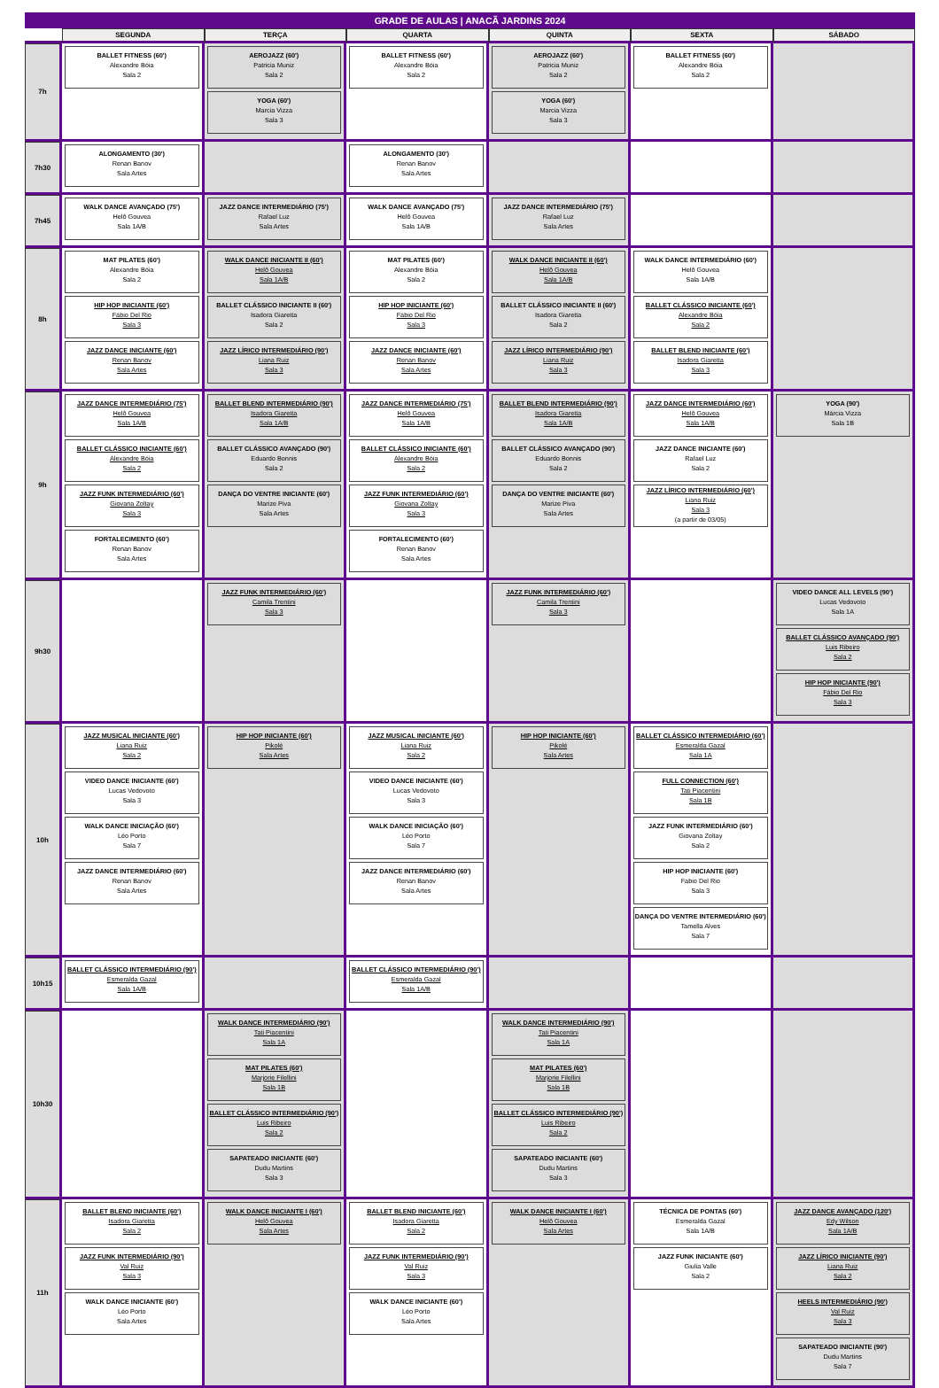GRADE DE AULAS | ANACÃ JARDINS 2024
| | SEGUNDA | TERÇA | QUARTA | QUINTA | SEXTA | SÁBADO |
| --- | --- | --- | --- | --- | --- | --- |
| 7h | BALLET FITNESS (60') Alexandre Bóia Sala 2 | AEROJAZZ (60') Patricia Muniz Sala 2 YOGA (60') Marcia Vizza Sala 3 | BALLET FITNESS (60') Alexandre Bóia Sala 2 | AEROJAZZ (60') Patricia Muniz Sala 2 YOGA (60') Marcia Vizza Sala 3 | BALLET FITNESS (60') Alexandre Bóia Sala 2 | |
| 7h30 | ALONGAMENTO (30') Renan Banov Sala Artes | | ALONGAMENTO (30') Renan Banov Sala Artes | | | |
| 7h45 | WALK DANCE AVANÇADO (75') Helô Gouvea Sala 1A/B | JAZZ DANCE INTERMEDIÁRIO (75') Rafael Luz Sala Artes | WALK DANCE AVANÇADO (75') Helô Gouvea Sala 1A/B | JAZZ DANCE INTERMEDIÁRIO (75') Rafael Luz Sala Artes | | |
| 8h | MAT PILATES (60') Alexandre Bóia Sala 2 HIP HOP INICIANTE (60') Fábio Del Rio Sala 3 JAZZ DANCE INICIANTE (60') Renan Banov Sala Artes | WALK DANCE INICIANTE II (60') Helô Gouvea Sala 1A/B BALLET CLÁSSICO INICIANTE II (60') Isadora Giaretta Sala 2 JAZZ LÍRICO INTERMEDIÁRIO (90') Liana Ruiz Sala 3 | MAT PILATES (60') Alexandre Bóia Sala 2 HIP HOP INICIANTE (60') Fábio Del Rio Sala 3 JAZZ DANCE INICIANTE (60') Renan Banov Sala Artes | WALK DANCE INICIANTE II (60') Helô Gouvea Sala 1A/B BALLET CLÁSSICO INICIANTE II (60') Isadora Giaretta Sala 2 JAZZ LÍRICO INTERMEDIÁRIO (90') Liana Ruiz Sala 3 | WALK DANCE INTERMEDIÁRIO (60') Helô Gouvea Sala 1A/B BALLET CLÁSSICO INICIANTE (60') Alexandre Bóia Sala 2 BALLET BLEND INICIANTE (60') Isadora Giaretta Sala 3 | |
| 9h | JAZZ DANCE INTERMEDIÁRIO (75') Helô Gouvea Sala 1A/B BALLET CLÁSSICO INICIANTE (60') Alexandre Bóia Sala 2 JAZZ FUNK INTERMEDIÁRIO (60') Giovana Zoltay Sala 3 FORTALECIMENTO (60') Renan Banov Sala Artes | BALLET BLEND INTERMEDIÁRIO (90') Isadora Giaretta Sala 1A/B BALLET CLÁSSICO AVANÇADO (90') Eduardo Bonnis Sala 2 DANÇA DO VENTRE INICIANTE (60') Marize Piva Sala Artes | JAZZ DANCE INTERMEDIÁRIO (75') Helô Gouvea Sala 1A/B BALLET CLÁSSICO INICIANTE (60') Alexandre Bóia Sala 2 JAZZ FUNK INTERMEDIÁRIO (60') Giovana Zoltay Sala 3 FORTALECIMENTO (60') Renan Banov Sala Artes | BALLET BLEND INTERMEDIÁRIO (90') Isadora Giaretta Sala 1A/B BALLET CLÁSSICO AVANÇADO (90') Eduardo Bonnis Sala 2 DANÇA DO VENTRE INICIANTE (60') Marize Piva Sala Artes | JAZZ DANCE INTERMEDIÁRIO (60') Helô Gouvea Sala 1A/B JAZZ DANCE INICIANTE (60') Rafael Luz Sala 2 JAZZ LÍRICO INTERMEDIÁRIO (60') Liana Ruiz Sala 3 (a partir de 03/05) | YOGA (90') Márcia Vizza Sala 1B |
| 9h30 | | JAZZ FUNK INTERMEDIÁRIO (60') Camila Trentini Sala 3 | | JAZZ FUNK INTERMEDIÁRIO (60') Camila Trentini Sala 3 | | VIDEO DANCE ALL LEVELS (90') Lucas Vedovoto Sala 1A BALLET CLÁSSICO AVANÇADO (90') Luis Ribeiro Sala 2 HIP HOP INICIANTE (90') Fábio Del Rio Sala 3 |
| 10h | JAZZ MUSICAL INICIANTE (60') Liana Ruiz Sala 2 VIDEO DANCE INICIANTE (60') Lucas Vedovoto Sala 3 WALK DANCE INICIAÇÃO (60') Léo Porto Sala 7 JAZZ DANCE INTERMEDIÁRIO (60') Renan Banov Sala Artes | HIP HOP INICIANTE (60') Pikolé Sala Artes | JAZZ MUSICAL INICIANTE (60') Liana Ruiz Sala 2 VIDEO DANCE INICIANTE (60') Lucas Vedovoto Sala 3 WALK DANCE INICIAÇÃO (60') Léo Porto Sala 7 JAZZ DANCE INTERMEDIÁRIO (60') Renan Banov Sala Artes | HIP HOP INICIANTE (60') Pikolé Sala Artes | BALLET CLÁSSICO INTERMEDIÁRIO (60') Esmeralda Gazal Sala 1A FULL CONNECTION (60') Tati Piacentini Sala 1B JAZZ FUNK INTERMEDIÁRIO (60') Giovana Zoltay Sala 2 HIP HOP INICIANTE (60') Fabio Del Rio Sala 3 DANÇA DO VENTRE INTERMEDIÁRIO (60') Tamella Alves Sala 7 | |
| 10h15 | BALLET CLÁSSICO INTERMEDIÁRIO (90') Esmeralda Gazal Sala 1A/B | | BALLET CLÁSSICO INTERMEDIÁRIO (90') Esmeralda Gazal Sala 1A/B | | | |
| 10h30 | | WALK DANCE INTERMEDIÁRIO (90') Tati Piacentini Sala 1A MAT PILATES (60') Marjorie Filellini Sala 1B BALLET CLÁSSICO INTERMEDIÁRIO (90') Luis Ribeiro Sala 2 SAPATEADO INICIANTE (60') Dudu Martins Sala 3 | | WALK DANCE INTERMEDIÁRIO (90') Tati Piacentini Sala 1A MAT PILATES (60') Marjorie Filellini Sala 1B BALLET CLÁSSICO INTERMEDIÁRIO (90') Luis Ribeiro Sala 2 SAPATEADO INICIANTE (60') Dudu Martins Sala 3 | | |
| 11h | BALLET BLEND INICIANTE (60') Isadora Giaretta Sala 2 JAZZ FUNK INTERMEDIÁRIO (90') Val Ruiz Sala 3 WALK DANCE INICIANTE (60') Léo Porto Sala Artes | WALK DANCE INICIANTE I (60') Helô Gouvea Sala Artes | BALLET BLEND INICIANTE (60') Isadora Giaretta Sala 2 JAZZ FUNK INTERMEDIÁRIO (90') Val Ruiz Sala 3 WALK DANCE INICIANTE (60') Léo Porto Sala Artes | WALK DANCE INICIANTE I (60') Helô Gouvea Sala Artes | TÉCNICA DE PONTAS (60') Esmeralda Gazal Sala 1A/B JAZZ FUNK INICIANTE (60') Giulia Valle Sala 2 | JAZZ DANCE AVANÇADO (120') Edy Wilson Sala 1A/B JAZZ LÍRICO INICIANTE (90') Liana Ruiz Sala 2 HEELS INTERMEDIÁRIO (90') Val Ruiz Sala 3 SAPATEADO INICIANTE (90') Dudu Martins Sala 7 |